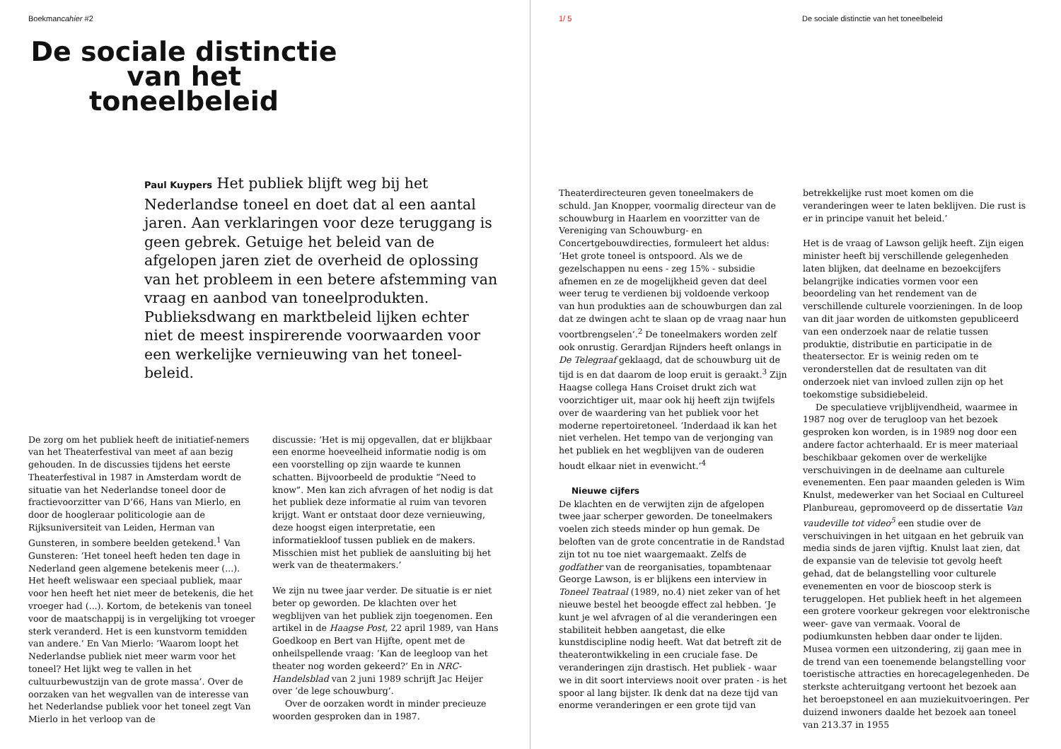Boekmancahier #2
De sociale distinctie
van het
toneelbeleid
Paul Kuypers Het publiek blijft weg bij het Nederlandse toneel en doet dat al een aantal jaren. Aan verklaringen voor deze teruggang is geen gebrek. Getuige het beleid van de afgelopen jaren ziet de overheid de oplossing van het probleem in een betere afstemming van vraag en aanbod van toneelprodukten. Publieksdwang en marktbeleid lijken echter niet de meest inspirerende voorwaarden voor een werkelijke vernieuwing van het toneel-beleid.
De zorg om het publiek heeft de initiatief-nemers van het Theaterfestival van meet af aan bezig gehouden. In de discussies tijdens het eerste Theaterfestival in 1987 in Amsterdam wordt de situatie van het Nederlandse toneel door de fractievoorzitter van D’66, Hans van Mierlo, en door de hoogleraar politicologie aan de Rijksuniversiteit van Leiden, Herman van Gunsteren, in sombere beelden getekend.<sup>1</sup> Van Gunsteren: ‘Het toneel heeft heden ten dage in Nederland geen algemene betekenis meer (...). Het heeft weliswaar een speciaal publiek, maar voor hen heeft het niet meer de betekenis, die het vroeger had (...). Kortom, de betekenis van toneel voor de maatschappij is in vergelijking tot vroeger sterk veranderd. Het is een kunstvorm temidden van andere.’ En Van Mierlo: ‘Waarom loopt het Nederlandse publiek niet meer warm voor het toneel? Het lijkt weg te vallen in het cultuurbewustzijn van de grote massa’. Over de oorzaken van het wegvallen van de interesse van het Nederlandse publiek voor het toneel zegt Van Mierlo in het verloop van de
discussie: ‘Het is mij opgevallen, dat er blijkbaar een enorme hoeveelheid informatie nodig is om een voorstelling op zijn waarde te kunnen schatten. Bijvoorbeeld de produktie “Need to know”. Men kan zich afvragen of het nodig is dat het publiek deze informatie al ruim van tevoren krijgt. Want er ontstaat door deze vernieuwing, deze hoogst eigen interpretatie, een informatiekloof tussen publiek en de makers. Misschien mist het publiek de aansluiting bij het werk van de theatermakers.’
We zijn nu twee jaar verder. De situatie is er niet beter op geworden. De klachten over het wegblijven van het publiek zijn toegenomen. Een artikel in de Haagse Post, 22 april 1989, van Hans Goedkoop en Bert van Hijfte, opent met de onheilspellende vraag: ‘Kan de leegloop van het theater nog worden gekeerd?’ En in NRC-Handelsblad van 2 juni 1989 schrijft Jac Heijer over ‘de lege schouwburg’.
Over de oorzaken wordt in minder precieuze woorden gesproken dan in 1987.
1/ 5 De sociale distinctie van het toneelbeleid
Theaterdirecteuren geven toneelmakers de schuld. Jan Knopper, voormalig directeur van de schouwburg in Haarlem en voorzitter van de Vereniging van Schouwburg- en Concertgebouwdirecties, formuleert het aldus: ‘Het grote toneel is ontspoord. Als we de gezelschappen nu eens - zeg 15% - subsidie afnemen en ze de mogelijkheid geven dat deel weer terug te verdienen bij voldoende verkoop van hun produkties aan de schouwburgen dan zal dat ze dwingen acht te slaan op de vraag naar hun voortbrengselen’.<sup>2</sup> De toneelmakers worden zelf ook onrustig. Gerardjan Rijnders heeft onlangs in De Telegraaf geklaagd, dat de schouwburg uit de tijd is en dat daarom de loop eruit is geraakt.<sup>3</sup> Zijn Haagse collega Hans Croiset drukt zich wat voorzichtiger uit, maar ook hij heeft zijn twijfels over de waardering van het publiek voor het moderne repertoiretoneel. ‘Inderdaad ik kan het niet verhelen. Het tempo van de verjonging van het publiek en het wegblijven van de ouderen houdt elkaar niet in evenwicht.’<sup>4</sup>
Nieuwe cijfers
De klachten en de verwijten zijn de afgelopen twee jaar scherper geworden. De toneelmakers voelen zich steeds minder op hun gemak. De beloften van de grote concentratie in de Randstad zijn tot nu toe niet waargemaakt. Zelfs de godfather van de reorganisaties, topambtenaar George Lawson, is er blijkens een interview in Toneel Teatraal (1989, no.4) niet zeker van of het nieuwe bestel het beoogde effect zal hebben. ‘Je kunt je wel afvragen of al die veranderingen een stabiliteit hebben aangetast, die elke kunstdiscipline nodig heeft. Wat dat betreft zit de theaterontwikkeling in een cruciale fase. De veranderingen zijn drastisch. Het publiek - waar we in dit soort interviews nooit over praten - is het spoor al lang bijster. Ik denk dat na deze tijd van enorme veranderingen er een grote tijd van
betrekkelijke rust moet komen om die veranderingen weer te laten beklijven. Die rust is er in principe vanuit het beleid.’
Het is de vraag of Lawson gelijk heeft. Zijn eigen minister heeft bij verschillende gelegenheden laten blijken, dat deelname en bezoekcijfers belangrijke indicaties vormen voor een beoordeling van het rendement van de verschillende culturele voorzieningen. In de loop van dit jaar worden de uitkomsten gepubliceerd van een onderzoek naar de relatie tussen produktie, distributie en participatie in de theatersector. Er is weinig reden om te veronderstellen dat de resultaten van dit onderzoek niet van invloed zullen zijn op het toekomstige subsidiebeleid.
De speculatieve vrijblijvendheid, waarmee in 1987 nog over de terugloop van het bezoek gesproken kon worden, is in 1989 nog door een andere factor achterhaald. Er is meer materiaal beschikbaar gekomen over de werkelijke verschuivingen in de deelname aan culturele evenementen. Een paar maanden geleden is Wim Knulst, medewerker van het Sociaal en Cultureel Planbureau, gepromoveerd op de dissertatie Van vaudeville tot video<sup>5</sup> een studie over de verschuivingen in het uitgaan en het gebruik van media sinds de jaren vijftig. Knulst laat zien, dat de expansie van de televisie tot gevolg heeft gehad, dat de belangstelling voor culturele evenementen en voor de bioscoop sterk is teruggelopen. Het publiek heeft in het algemeen een grotere voorkeur gekregen voor elektronische weer- gave van vermaak. Vooral de podiumkunsten hebben daar onder te lijden. Musea vormen een uitzondering, zij gaan mee in de trend van een toenemende belangstelling voor toeristische attracties en horecagelegenheden. De sterkste achteruitgang vertoont het bezoek aan het beroepstoneel en aan muziekuitvoeringen. Per duizend inwoners daalde het bezoek aan toneel van 213.37 in 1955